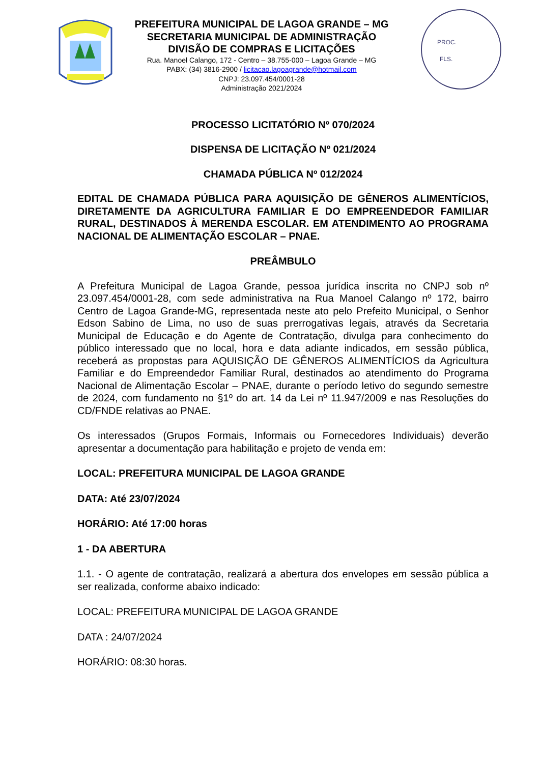PREFEITURA MUNICIPAL DE LAGOA GRANDE – MG
SECRETARIA MUNICIPAL DE ADMINISTRAÇÃO
DIVISÃO DE COMPRAS E LICITAÇÕES
Rua. Manoel Calango, 172 - Centro – 38.755-000 – Lagoa Grande – MG
PABX: (34) 3816-2900 / licitacao.lagoagrande@hotmail.com
CNPJ: 23.097.454/0001-28
Administração 2021/2024
PROC.
FLS.
PROCESSO LICITATÓRIO Nº 070/2024
DISPENSA DE LICITAÇÃO Nº 021/2024
CHAMADA PÚBLICA Nº 012/2024
EDITAL DE CHAMADA PÚBLICA PARA AQUISIÇÃO DE GÊNEROS ALIMENTÍCIOS, DIRETAMENTE DA AGRICULTURA FAMILIAR E DO EMPREENDEDOR FAMILIAR RURAL, DESTINADOS À MERENDA ESCOLAR. EM ATENDIMENTO AO PROGRAMA NACIONAL DE ALIMENTAÇÃO ESCOLAR – PNAE.
PREÂMBULO
A Prefeitura Municipal de Lagoa Grande, pessoa jurídica inscrita no CNPJ sob nº 23.097.454/0001-28, com sede administrativa na Rua Manoel Calango nº 172, bairro Centro de Lagoa Grande-MG, representada neste ato pelo Prefeito Municipal, o Senhor Edson Sabino de Lima, no uso de suas prerrogativas legais, através da Secretaria Municipal de Educação e do Agente de Contratação, divulga para conhecimento do público interessado que no local, hora e data adiante indicados, em sessão pública, receberá as propostas para AQUISIÇÃO DE GÊNEROS ALIMENTÍCIOS da Agricultura Familiar e do Empreendedor Familiar Rural, destinados ao atendimento do Programa Nacional de Alimentação Escolar – PNAE, durante o período letivo do segundo semestre de 2024, com fundamento no §1º do art. 14 da Lei nº 11.947/2009 e nas Resoluções do CD/FNDE relativas ao PNAE.
Os interessados (Grupos Formais, Informais ou Fornecedores Individuais) deverão apresentar a documentação para habilitação e projeto de venda em:
LOCAL: PREFEITURA MUNICIPAL DE LAGOA GRANDE
DATA: Até 23/07/2024
HORÁRIO: Até 17:00 horas
1 - DA ABERTURA
1.1. - O agente de contratação, realizará a abertura dos envelopes em sessão pública a ser realizada, conforme abaixo indicado:
LOCAL: PREFEITURA MUNICIPAL DE LAGOA GRANDE
DATA : 24/07/2024
HORÁRIO: 08:30 horas.